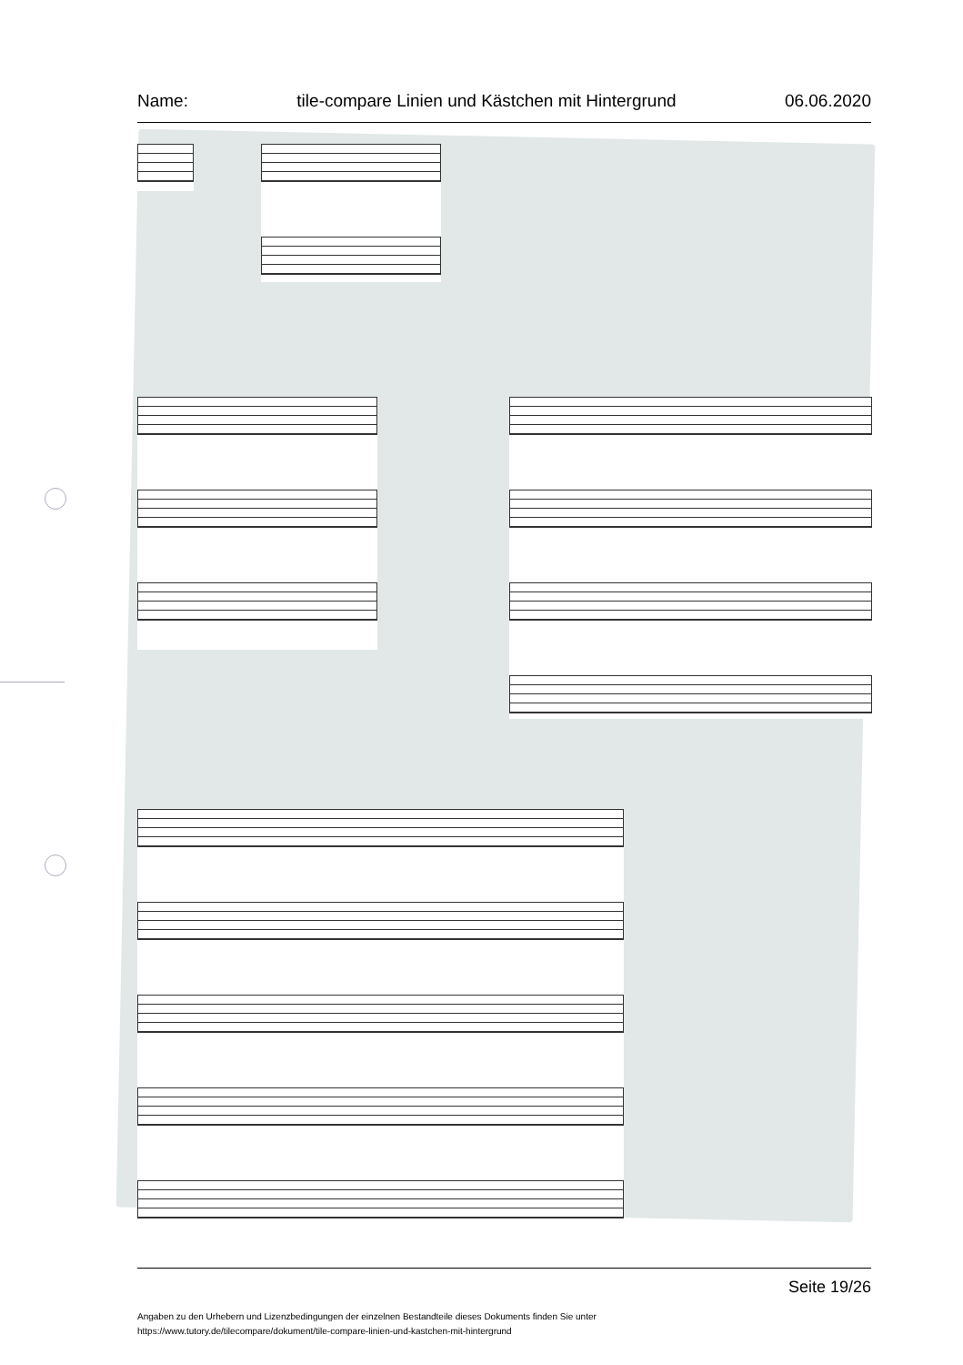Name: tile-compare Linien und Kästchen mit Hintergrund 06.06.2020
Seite 19/26
Angaben zu den Urhebern und Lizenzbedingungen der einzelnen Bestandteile dieses Dokuments finden Sie unter
https://www.tutory.de/tilecompare/dokument/tile-compare-linien-und-kastchen-mit-hintergrund